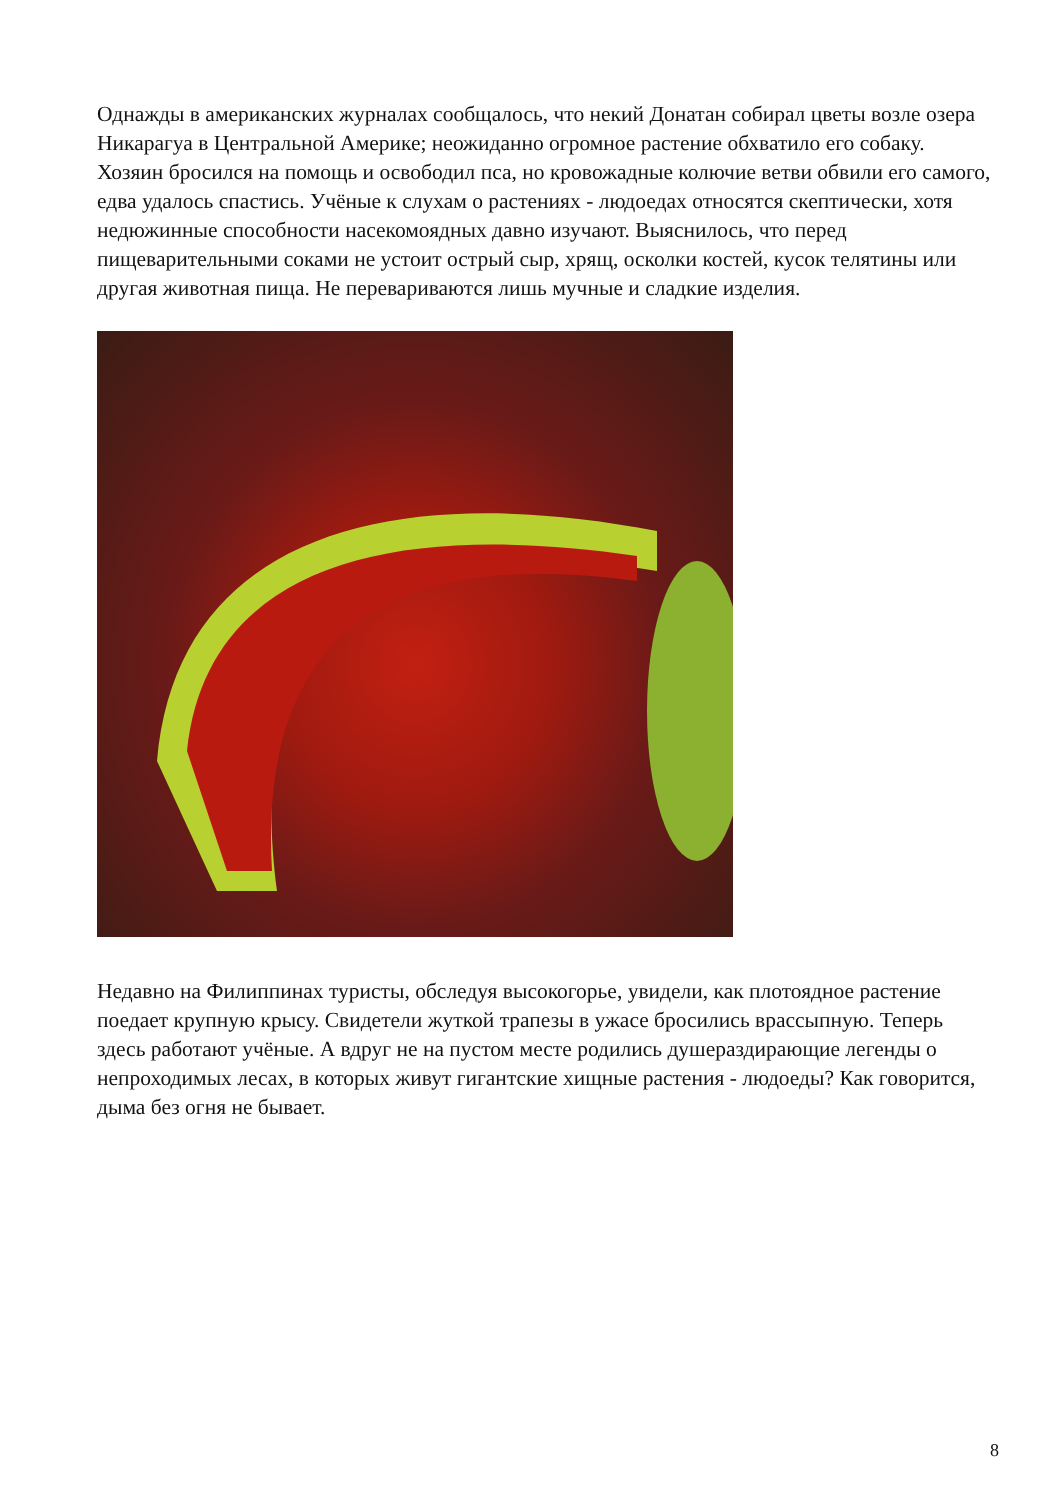Однажды в американских журналах сообщалось, что некий Донатан собирал цветы возле озера Никарагуа в Центральной Америке; неожиданно огромное растение обхватило его собаку. Хозяин бросился на помощь и освободил пса, но кровожадные колючие ветви обвили его самого, едва удалось спастись. Учёные к слухам о растениях - людоедах относятся скептически, хотя недюжинные способности насекомоядных давно изучают. Выяснилось, что перед пищеварительными соками не устоит острый сыр, хрящ, осколки костей, кусок телятины или другая животная пища. Не перевариваются лишь мучные и сладкие изделия.
Недавно на Филиппинах туристы, обследуя высокогорье, увидели, как плотоядное растение поедает крупную крысу. Свидетели жуткой трапезы в ужасе бросились врассыпную. Теперь здесь работают учёные. А вдруг не на пустом месте родились душераздирающие легенды о непроходимых лесах, в которых живут гигантские хищные растения - людоеды? Как говорится, дыма без огня не бывает.
8